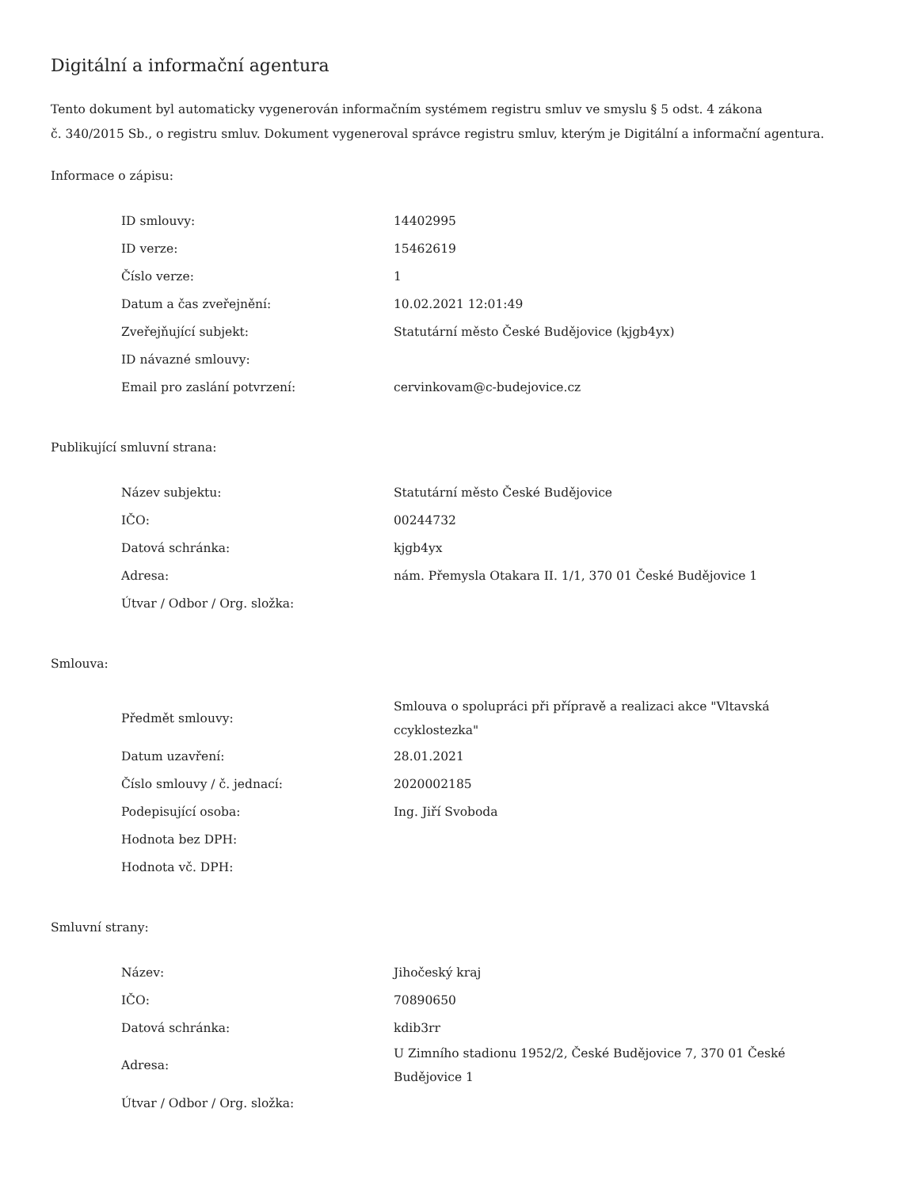Digitální a informační agentura
Tento dokument byl automaticky vygenerován informačním systémem registru smluv ve smyslu § 5 odst. 4 zákona
č. 340/2015 Sb., o registru smluv. Dokument vygeneroval správce registru smluv, kterým je Digitální a informační agentura.
Informace o zápisu:
| ID smlouvy: | 14402995 |
| ID verze: | 15462619 |
| Číslo verze: | 1 |
| Datum a čas zveřejnění: | 10.02.2021 12:01:49 |
| Zveřejňující subjekt: | Statutární město České Budějovice (kjgb4yx) |
| ID návazné smlouvy: | |
| Email pro zaslání potvrzení: | cervinkovam@c-budejovice.cz |
Publikující smluvní strana:
| Název subjektu: | Statutární město České Budějovice |
| IČO: | 00244732 |
| Datová schránka: | kjgb4yx |
| Adresa: | nám. Přemysla Otakara II. 1/1, 370 01 České Budějovice 1 |
| Útvar / Odbor / Org. složka: | |
Smlouva:
| Předmět smlouvy: | Smlouva o spolupráci při přípravě a realizaci akce "Vltavská ccyklostezka" |
| Datum uzavření: | 28.01.2021 |
| Číslo smlouvy / č. jednací: | 2020002185 |
| Podepisující osoba: | Ing. Jiří Svoboda |
| Hodnota bez DPH: | |
| Hodnota vč. DPH: | |
Smluvní strany:
| Název: | Jihočeský kraj |
| IČO: | 70890650 |
| Datová schránka: | kdib3rr |
| Adresa: | U Zimního stadionu 1952/2, České Budějovice 7, 370 01 České Budějovice 1 |
| Útvar / Odbor / Org. složka: | |